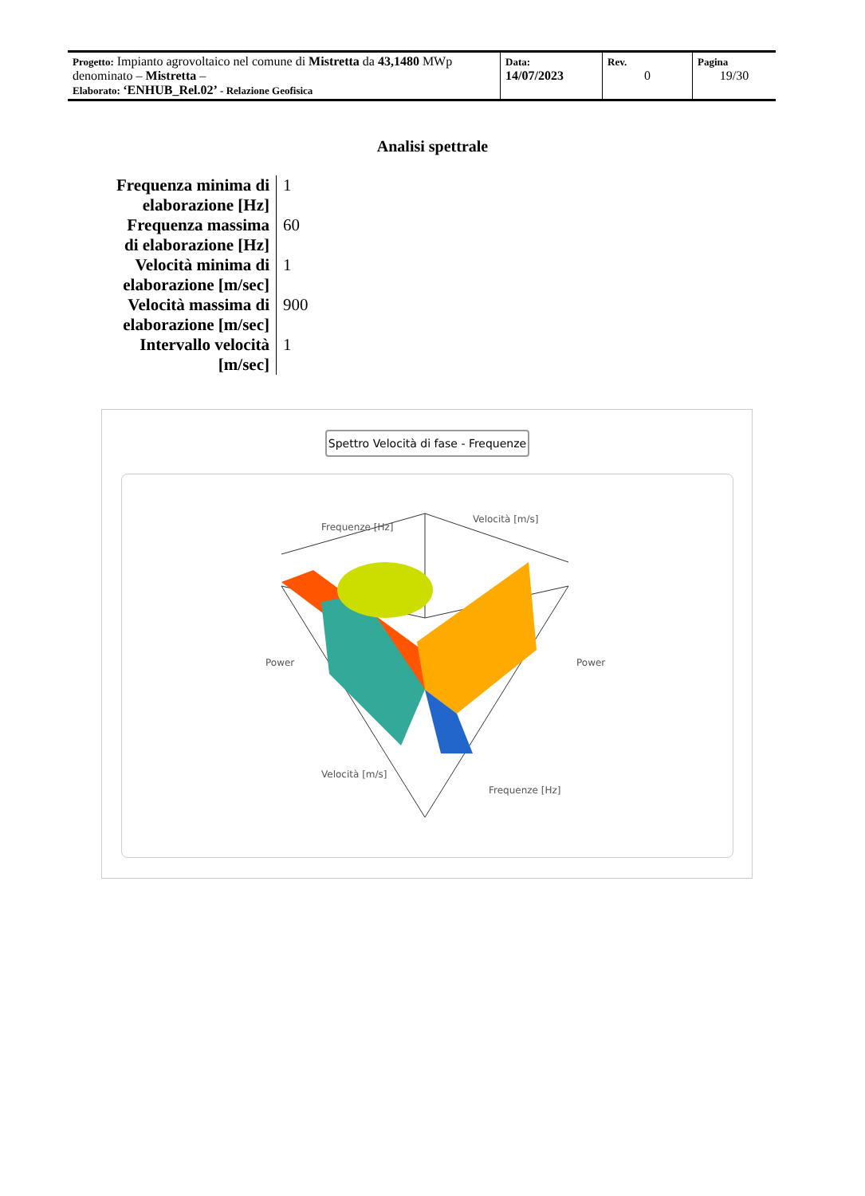| Progetto: Impianto agrovoltaico nel comune di Mistretta da 43,1480 MWp denominato – Mistretta – Elaborato: ‘ENHUB_Rel.02’ - Relazione Geofisica | Data: 14/07/2023 | Rev. 0 | Pagina 19/30 |
Analisi spettrale
| Frequenza minima di elaborazione [Hz] | 1 |
| Frequenza massima di elaborazione [Hz] | 60 |
| Velocità minima di elaborazione [m/sec] | 1 |
| Velocità massima di elaborazione [m/sec] | 900 |
| Intervallo velocità [m/sec] | 1 |
Spettro Velocità di fase - Frequenze
Frequenze [Hz]
Velocità [m/s]
Velocità [m/s]
Frequenze [Hz]
Power
Power